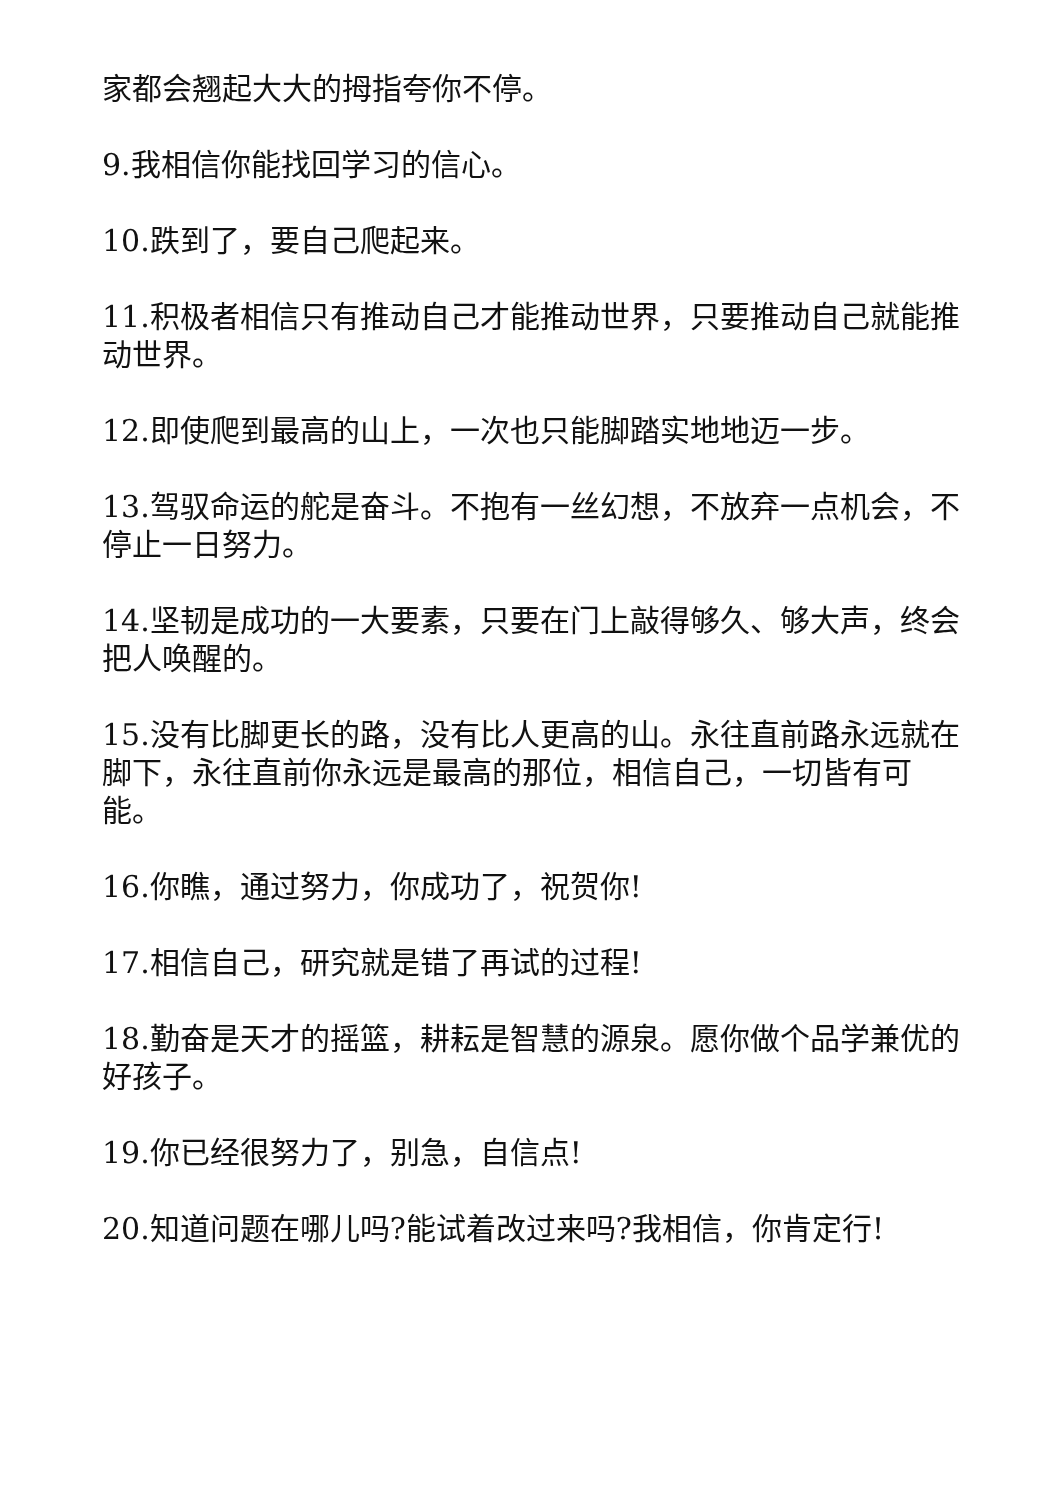家都会翘起大大的拇指夸你不停。
9.我相信你能找回学习的信心。
10.跌到了，要自己爬起来。
11.积极者相信只有推动自己才能推动世界，只要推动自己就能推动世界。
12.即使爬到最高的山上，一次也只能脚踏实地地迈一步。
13.驾驭命运的舵是奋斗。不抱有一丝幻想，不放弃一点机会，不停止一日努力。
14.坚韧是成功的一大要素，只要在门上敲得够久、够大声，终会把人唤醒的。
15.没有比脚更长的路，没有比人更高的山。永往直前路永远就在脚下，永往直前你永远是最高的那位，相信自己，一切皆有可能。
16.你瞧，通过努力，你成功了，祝贺你!
17.相信自己，研究就是错了再试的过程!
18.勤奋是天才的摇篮，耕耘是智慧的源泉。愿你做个品学兼优的好孩子。
19.你已经很努力了，别急，自信点!
20.知道问题在哪儿吗?能试着改过来吗?我相信，你肯定行!